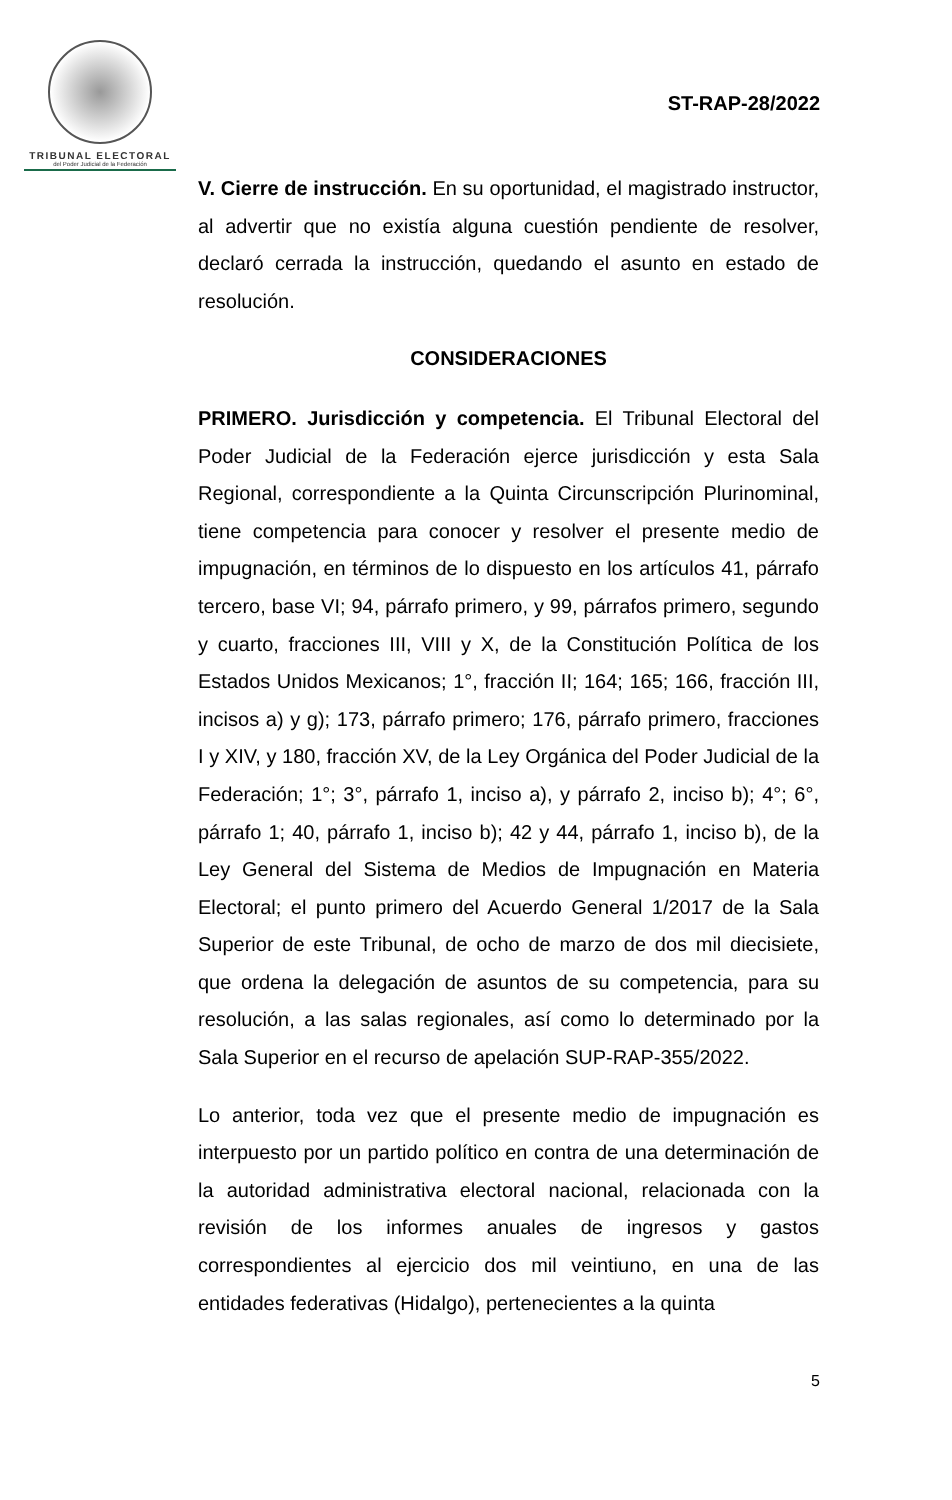TRIBUNAL ELECTORAL
del Poder Judicial de la Federación
ST-RAP-28/2022
V. Cierre de instrucción. En su oportunidad, el magistrado instructor, al advertir que no existía alguna cuestión pendiente de resolver, declaró cerrada la instrucción, quedando el asunto en estado de resolución.
CONSIDERACIONES
PRIMERO. Jurisdicción y competencia. El Tribunal Electoral del Poder Judicial de la Federación ejerce jurisdicción y esta Sala Regional, correspondiente a la Quinta Circunscripción Plurinominal, tiene competencia para conocer y resolver el presente medio de impugnación, en términos de lo dispuesto en los artículos 41, párrafo tercero, base VI; 94, párrafo primero, y 99, párrafos primero, segundo y cuarto, fracciones III, VIII y X, de la Constitución Política de los Estados Unidos Mexicanos; 1°, fracción II; 164; 165; 166, fracción III, incisos a) y g); 173, párrafo primero; 176, párrafo primero, fracciones I y XIV, y 180, fracción XV, de la Ley Orgánica del Poder Judicial de la Federación; 1°; 3°, párrafo 1, inciso a), y párrafo 2, inciso b); 4°; 6°, párrafo 1; 40, párrafo 1, inciso b); 42 y 44, párrafo 1, inciso b), de la Ley General del Sistema de Medios de Impugnación en Materia Electoral; el punto primero del Acuerdo General 1/2017 de la Sala Superior de este Tribunal, de ocho de marzo de dos mil diecisiete, que ordena la delegación de asuntos de su competencia, para su resolución, a las salas regionales, así como lo determinado por la Sala Superior en el recurso de apelación SUP-RAP-355/2022.
Lo anterior, toda vez que el presente medio de impugnación es interpuesto por un partido político en contra de una determinación de la autoridad administrativa electoral nacional, relacionada con la revisión de los informes anuales de ingresos y gastos correspondientes al ejercicio dos mil veintiuno, en una de las entidades federativas (Hidalgo), pertenecientes a la quinta
5